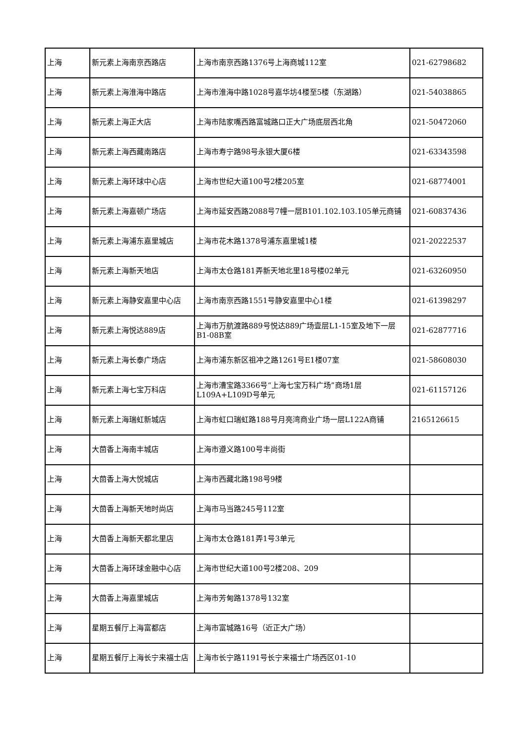| 上海 | 新元素上海南京西路店 | 上海市南京西路1376号上海商城112室 | 021-62798682 |
| 上海 | 新元素上海淮海中路店 | 上海市淮海中路1028号嘉华坊4楼至5楼（东湖路） | 021-54038865 |
| 上海 | 新元素上海正大店 | 上海市陆家嘴西路富城路口正大广场底层西北角 | 021-50472060 |
| 上海 | 新元素上海西藏南路店 | 上海市寿宁路98号永银大厦6楼 | 021-63343598 |
| 上海 | 新元素上海环球中心店 | 上海市世纪大道100号2楼205室 | 021-68774001 |
| 上海 | 新元素上海嘉顿广场店 | 上海市延安西路2088号7幢一层B101.102.103.105单元商铺 | 021-60837436 |
| 上海 | 新元素上海浦东嘉里城店 | 上海市花木路1378号浦东嘉里城1楼 | 021-20222537 |
| 上海 | 新元素上海新天地店 | 上海市太仓路181弄新天地北里18号楼02单元 | 021-63260950 |
| 上海 | 新元素上海静安嘉里中心店 | 上海市南京西路1551号静安嘉里中心1楼 | 021-61398297 |
| 上海 | 新元素上海悦达889店 | 上海市万航渡路889号悦达889广场壹层L1-15室及地下一层B1-08B室 | 021-62877716 |
| 上海 | 新元素上海长泰广场店 | 上海市浦东新区祖冲之路1261号E1楼07室 | 021-58608030 |
| 上海 | 新元素上海七宝万科店 | 上海市漕宝路3366号“上海七宝万科广场”商场1层L109A+L109D号单元 | 021-61157126 |
| 上海 | 新元素上海瑞虹新城店 | 上海市虹口瑞虹路188号月亮湾商业广场一层L122A商铺 | 2165126615 |
| 上海 | 大茴香上海南丰城店 | 上海市遵义路100号丰尚街 | |
| 上海 | 大茴香上海大悦城店 | 上海市西藏北路198号9楼 | |
| 上海 | 大茴香上海新天地时尚店 | 上海市马当路245号112室 | |
| 上海 | 大茴香上海新天都北里店 | 上海市太仓路181弄1号3单元 | |
| 上海 | 大茴香上海环球金融中心店 | 上海市世纪大道100号2楼208、209 | |
| 上海 | 大茴香上海嘉里城店 | 上海市芳甸路1378号132室 | |
| 上海 | 星期五餐厅上海富都店 | 上海市富城路16号（近正大广场） | |
| 上海 | 星期五餐厅上海长宁来福士店 | 上海市长宁路1191号长宁来福士广场西区01-10 | |